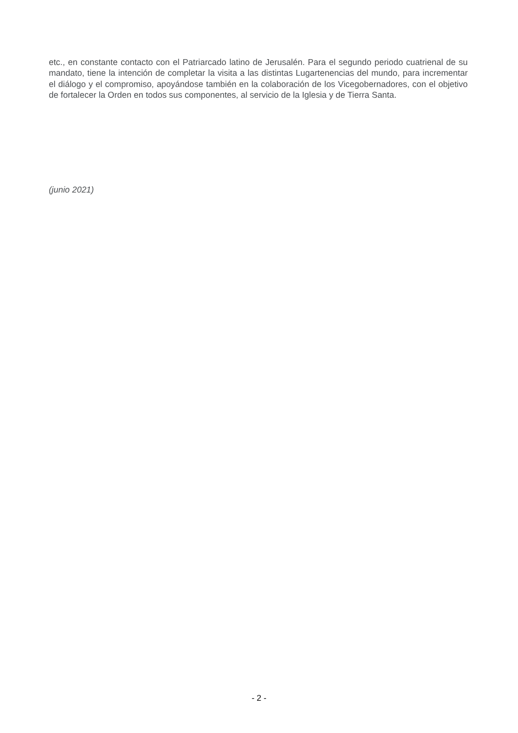etc., en constante contacto con el Patriarcado latino de Jerusalén. Para el segundo periodo cuatrienal de su mandato, tiene la intención de completar la visita a las distintas Lugartenencias del mundo, para incrementar el diálogo y el compromiso, apoyándose también en la colaboración de los Vicegobernadores, con el objetivo de fortalecer la Orden en todos sus componentes, al servicio de la Iglesia y de Tierra Santa.
(junio 2021)
- 2 -